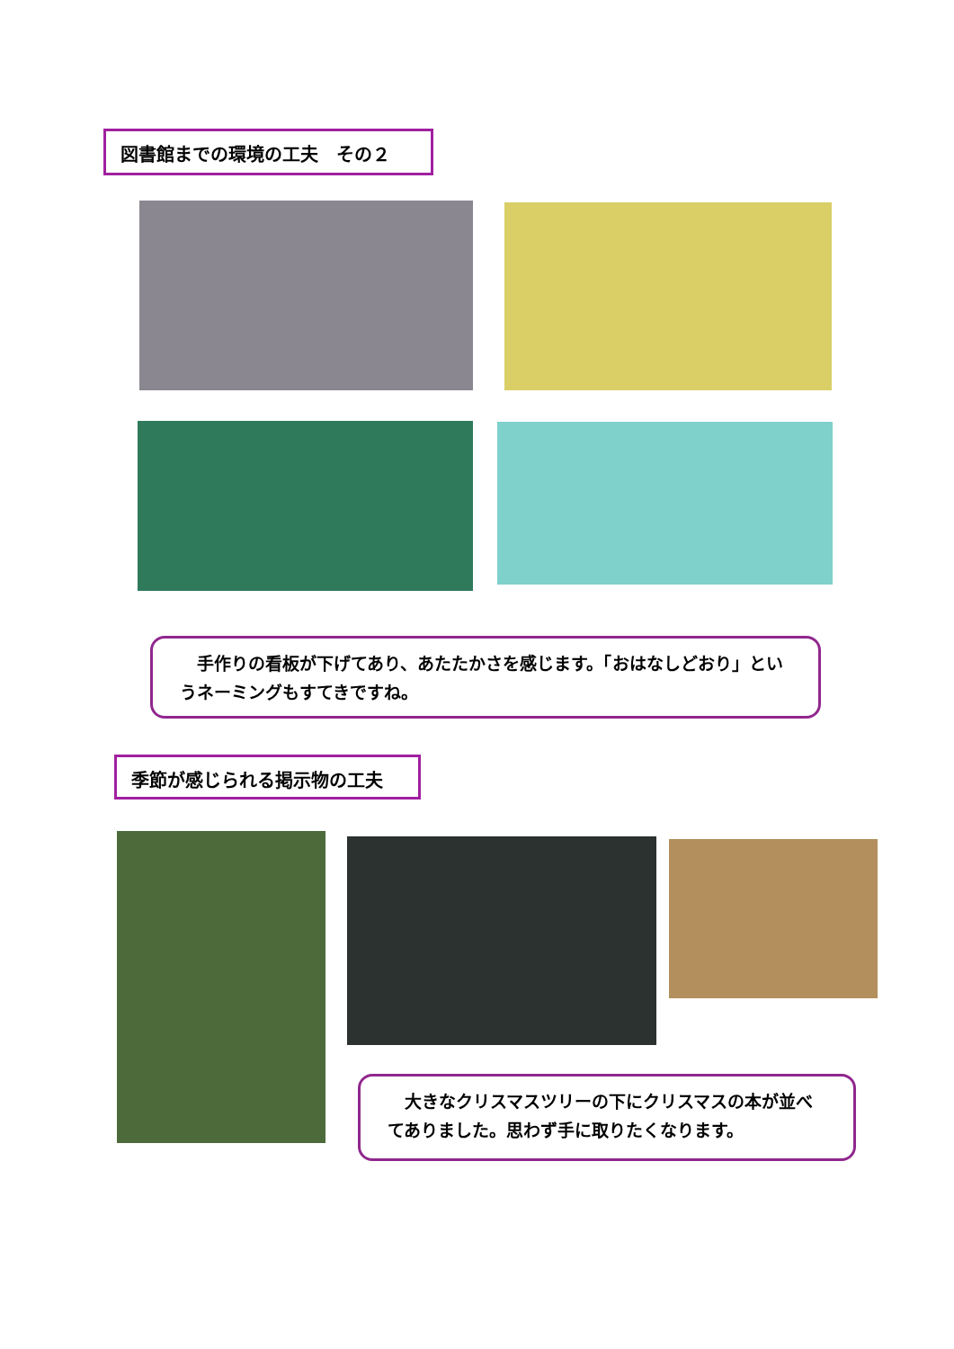図書館までの環境の工夫　その２
　手作りの看板が下げてあり、あたたかさを感じます。「おはなしどおり」というネーミングもすてきですね。
季節が感じられる掲示物の工夫
　大きなクリスマスツリーの下にクリスマスの本が並べてありました。思わず手に取りたくなります。